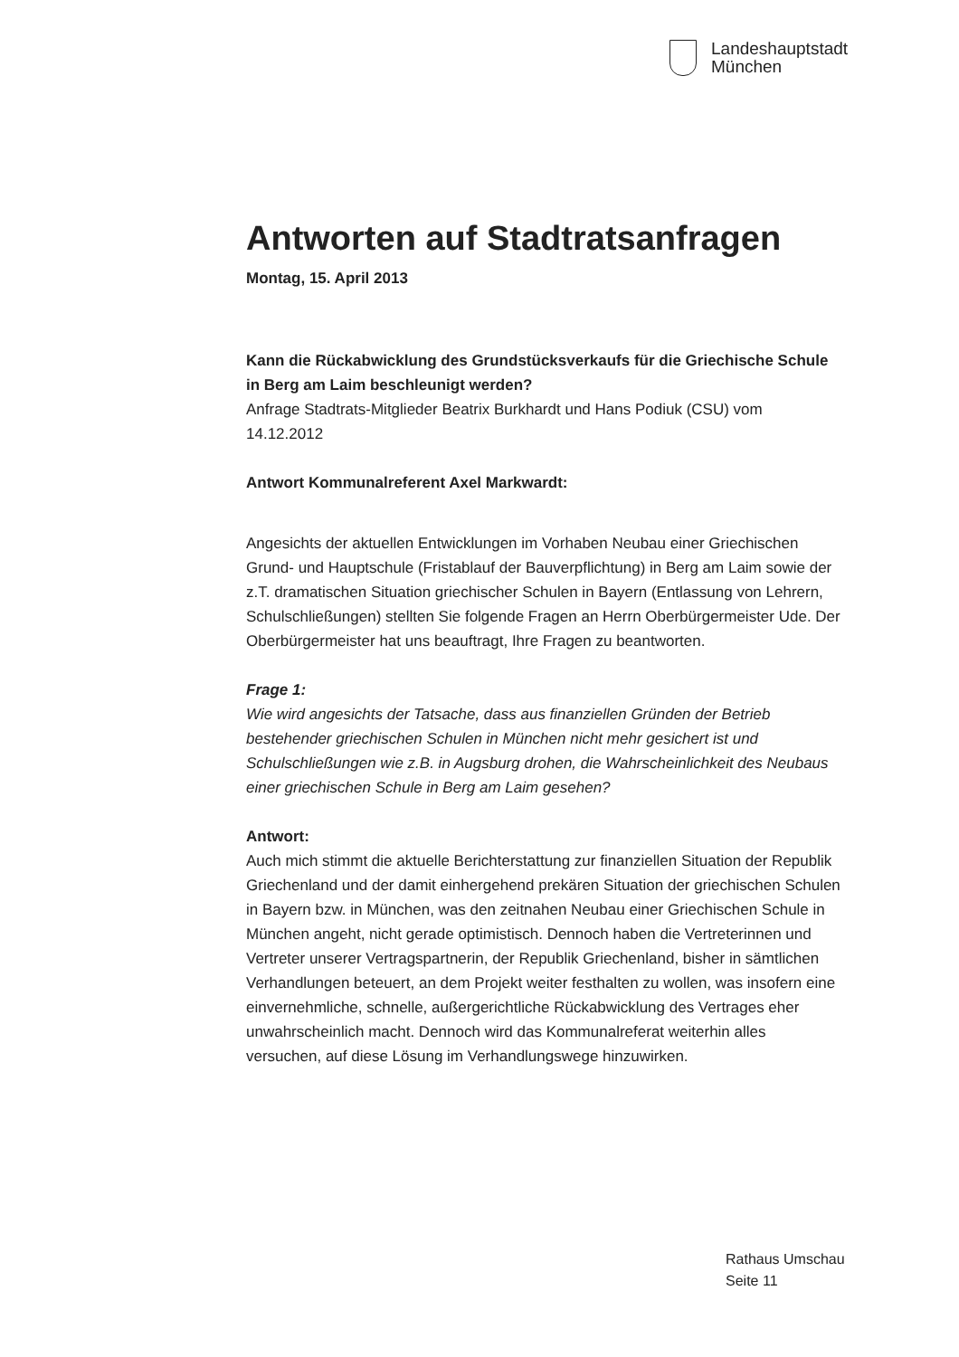Landeshauptstadt
München
Antworten auf Stadtratsanfragen
Montag, 15. April 2013
Kann die Rückabwicklung des Grundstücksverkaufs für die Griechische Schule in Berg am Laim beschleunigt werden?
Anfrage Stadtrats-Mitglieder Beatrix Burkhardt und Hans Podiuk (CSU) vom 14.12.2012
Antwort Kommunalreferent Axel Markwardt:
Angesichts der aktuellen Entwicklungen im Vorhaben Neubau einer Griechischen Grund- und Hauptschule (Fristablauf der Bauverpflichtung) in Berg am Laim sowie der z.T. dramatischen Situation griechischer Schulen in Bayern (Entlassung von Lehrern, Schulschließungen) stellten Sie folgende Fragen an Herrn Oberbürgermeister Ude. Der Oberbürgermeister hat uns beauftragt, Ihre Fragen zu beantworten.
Frage 1:
Wie wird angesichts der Tatsache, dass aus finanziellen Gründen der Betrieb bestehender griechischen Schulen in München nicht mehr gesichert ist und Schulschließungen wie z.B. in Augsburg drohen, die Wahrscheinlichkeit des Neubaus einer griechischen Schule in Berg am Laim gesehen?
Antwort:
Auch mich stimmt die aktuelle Berichterstattung zur finanziellen Situation der Republik Griechenland und der damit einhergehend prekären Situation der griechischen Schulen in Bayern bzw. in München, was den zeitnahen Neubau einer Griechischen Schule in München angeht, nicht gerade optimistisch. Dennoch haben die Vertreterinnen und Vertreter unserer Vertragspartnerin, der Republik Griechenland, bisher in sämtlichen Verhandlungen beteuert, an dem Projekt weiter festhalten zu wollen, was insofern eine einvernehmliche, schnelle, außergerichtliche Rückabwicklung des Vertrages eher unwahrscheinlich macht. Dennoch wird das Kommunalreferat weiterhin alles versuchen, auf diese Lösung im Verhandlungswege hinzuwirken.
Rathaus Umschau
Seite 11